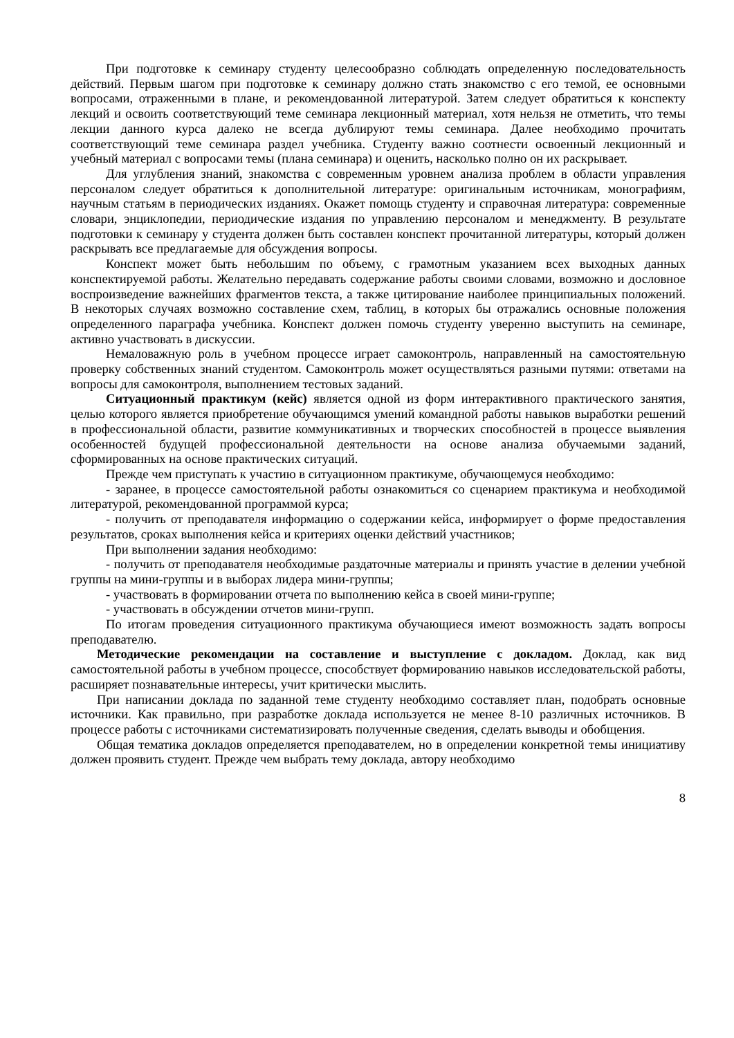При подготовке к семинару студенту целесообразно соблюдать определенную последовательность действий. Первым шагом при подготовке к семинару должно стать знакомство с его темой, ее основными вопросами, отраженными в плане, и рекомендованной литературой. Затем следует обратиться к конспекту лекций и освоить соответствующий теме семинара лекционный материал, хотя нельзя не отметить, что темы лекции данного курса далеко не всегда дублируют темы семинара. Далее необходимо прочитать соответствующий теме семинара раздел учебника. Студенту важно соотнести освоенный лекционный и учебный материал с вопросами темы (плана семинара) и оценить, насколько полно он их раскрывает.
Для углубления знаний, знакомства с современным уровнем анализа проблем в области управления персоналом следует обратиться к дополнительной литературе: оригинальным источникам, монографиям, научным статьям в периодических изданиях. Окажет помощь студенту и справочная литература: современные словари, энциклопедии, периодические издания по управлению персоналом и менеджменту. В результате подготовки к семинару у студента должен быть составлен конспект прочитанной литературы, который должен раскрывать все предлагаемые для обсуждения вопросы.
Конспект может быть небольшим по объему, с грамотным указанием всех выходных данных конспектируемой работы. Желательно передавать содержание работы своими словами, возможно и дословное воспроизведение важнейших фрагментов текста, а также цитирование наиболее принципиальных положений. В некоторых случаях возможно составление схем, таблиц, в которых бы отражались основные положения определенного параграфа учебника. Конспект должен помочь студенту уверенно выступить на семинаре, активно участвовать в дискуссии.
Немаловажную роль в учебном процессе играет самоконтроль, направленный на самостоятельную проверку собственных знаний студентом. Самоконтроль может осуществляться разными путями: ответами на вопросы для самоконтроля, выполнением тестовых заданий.
Ситуационный практикум (кейс) является одной из форм интерактивного практического занятия, целью которого является приобретение обучающимся умений командной работы навыков выработки решений в профессиональной области, развитие коммуникативных и творческих способностей в процессе выявления особенностей будущей профессиональной деятельности на основе анализа обучаемыми заданий, сформированных на основе практических ситуаций.
Прежде чем приступать к участию в ситуационном практикуме, обучающемуся необходимо:
- заранее, в процессе самостоятельной работы ознакомиться со сценарием практикума и необходимой литературой, рекомендованной программой курса;
- получить от преподавателя информацию о содержании кейса, информирует о форме предоставления результатов, сроках выполнения кейса и критериях оценки действий участников;
При выполнении задания необходимо:
- получить от преподавателя необходимые раздаточные материалы и принять участие в делении учебной группы на мини-группы и в выборах лидера мини-группы;
- участвовать в формировании отчета по выполнению кейса в своей мини-группе;
- участвовать в обсуждении отчетов мини-групп.
По итогам проведения ситуационного практикума обучающиеся имеют возможность задать вопросы преподавателю.
Методические рекомендации на составление и выступление с докладом. Доклад, как вид самостоятельной работы в учебном процессе, способствует формированию навыков исследовательской работы, расширяет познавательные интересы, учит критически мыслить.
При написании доклада по заданной теме студенту необходимо составляет план, подобрать основные источники. Как правильно, при разработке доклада используется не менее 8-10 различных источников. В процессе работы с источниками систематизировать полученные сведения, сделать выводы и обобщения.
Общая тематика докладов определяется преподавателем, но в определении конкретной темы инициативу должен проявить студент. Прежде чем выбрать тему доклада, автору необходимо
8